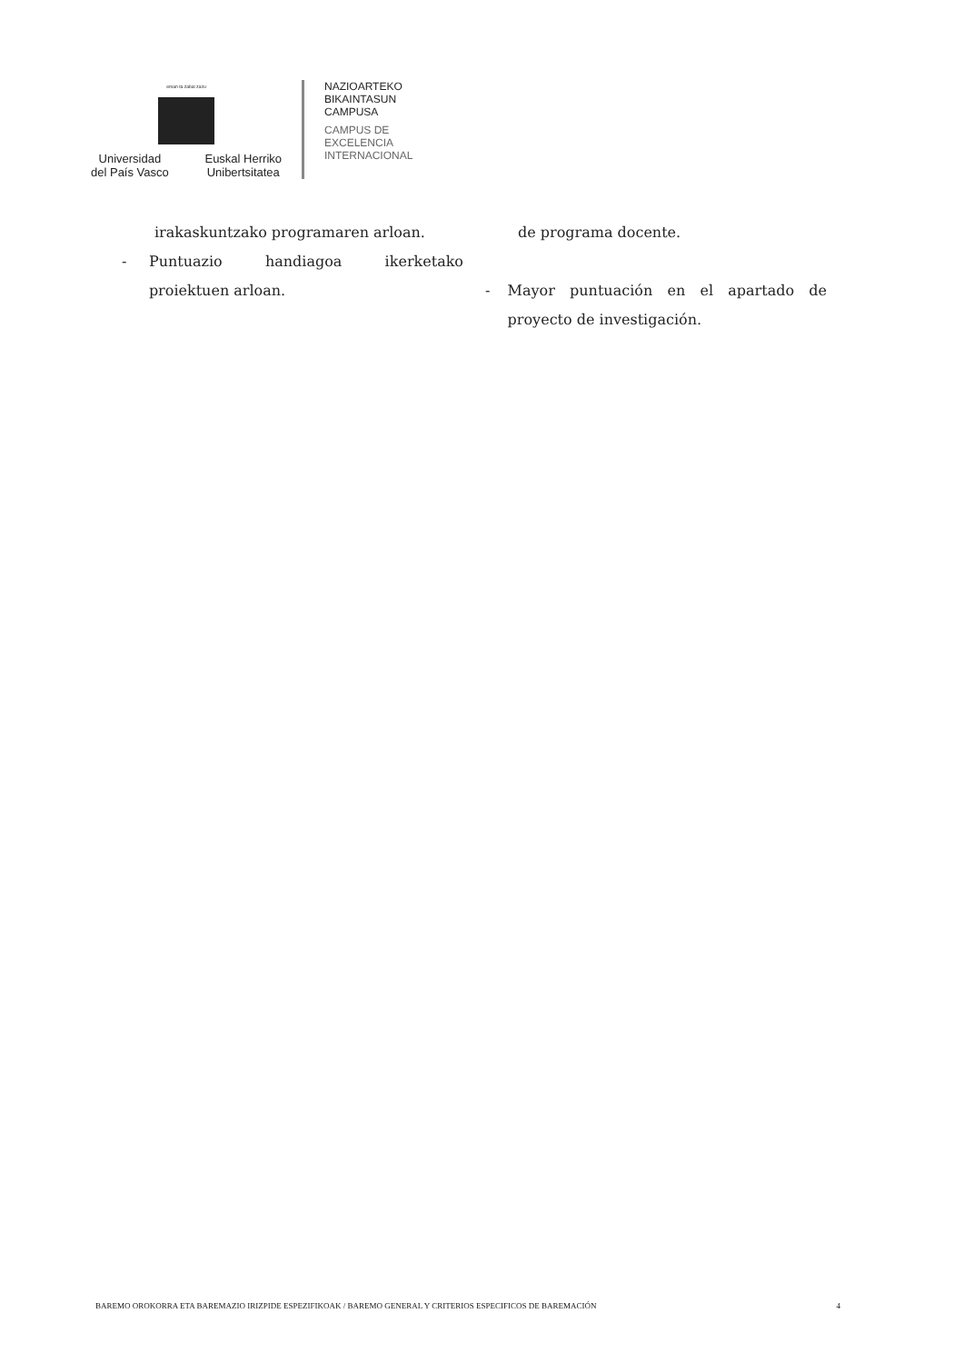eman ta zabal zazu
Universidad
del País Vasco Euskal Herriko
Unibertsitatea
NAZIOARTEKO
BIKAINTASUN
CAMPUSA
CAMPUS DE
EXCELENCIA
INTERNACIONAL
irakaskuntzako programaren arloan.
- Puntuazio handiagoa ikerketako proiektuen arloan.
de programa docente.
- Mayor puntuación en el apartado de proyecto de investigación.
BAREMO OROKORRA ETA BAREMAZIO IRIZPIDE ESPEZIFIKOAK / BAREMO GENERAL Y CRITERIOS ESPECIFICOS DE BAREMACIÓN 4